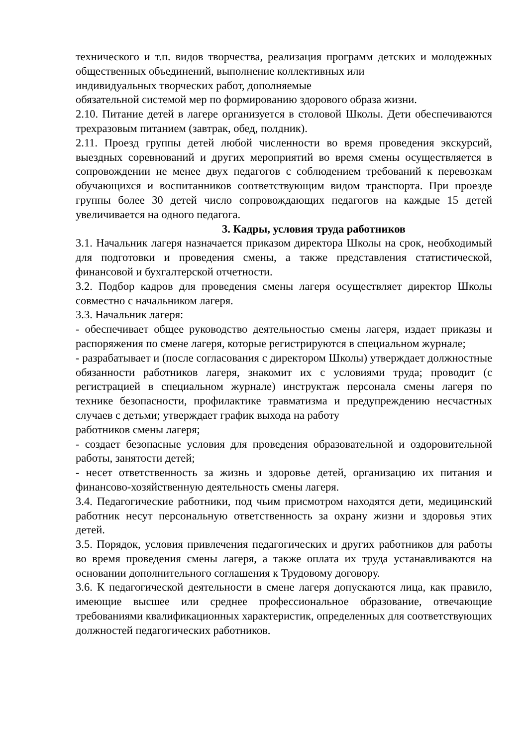технического и т.п. видов творчества, реализация программ детских и молодежных общественных объединений, выполнение коллективных или
индивидуальных творческих работ, дополняемые
обязательной системой мер по формированию здорового образа жизни.
2.10. Питание детей в лагере организуется в столовой Школы. Дети обеспечиваются трехразовым питанием (завтрак, обед, полдник).
2.11. Проезд группы детей любой численности во время проведения экскурсий, выездных соревнований и других мероприятий во время смены осуществляется в сопровождении не менее двух педагогов с соблюдением требований к перевозкам обучающихся и воспитанников соответствующим видом транспорта. При проезде группы более 30 детей число сопровождающих педагогов на каждые 15 детей увеличивается на одного педагога.
3. Кадры, условия труда работников
3.1. Начальник лагеря назначается приказом директора Школы на срок, необходимый для подготовки и проведения смены, а также представления статистической, финансовой и бухгалтерской отчетности.
3.2. Подбор кадров для проведения смены лагеря осуществляет директор Школы совместно с начальником лагеря.
3.3. Начальник лагеря:
- обеспечивает общее руководство деятельностью смены лагеря, издает приказы и распоряжения по смене лагеря, которые регистрируются в специальном журнале;
- разрабатывает и (после согласования с директором Школы) утверждает должностные обязанности работников лагеря, знакомит их с условиями труда; проводит (с регистрацией в специальном журнале) инструктаж персонала смены лагеря по технике безопасности, профилактике травматизма и предупреждению несчастных случаев с детьми; утверждает график выхода на работу
работников смены лагеря;
- создает безопасные условия для проведения образовательной и оздоровительной работы, занятости детей;
- несет ответственность за жизнь и здоровье детей, организацию их питания и финансово-хозяйственную деятельность смены лагеря.
3.4. Педагогические работники, под чьим присмотром находятся дети, медицинский работник несут персональную ответственность за охрану жизни и здоровья этих детей.
3.5. Порядок, условия привлечения педагогических и других работников для работы во время проведения смены лагеря, а также оплата их труда устанавливаются на основании дополнительного соглашения к Трудовому договору.
3.6. К педагогической деятельности в смене лагеря допускаются лица, как правило, имеющие высшее или среднее профессиональное образование, отвечающие требованиями квалификационных характеристик, определенных для соответствующих должностей педагогических работников.